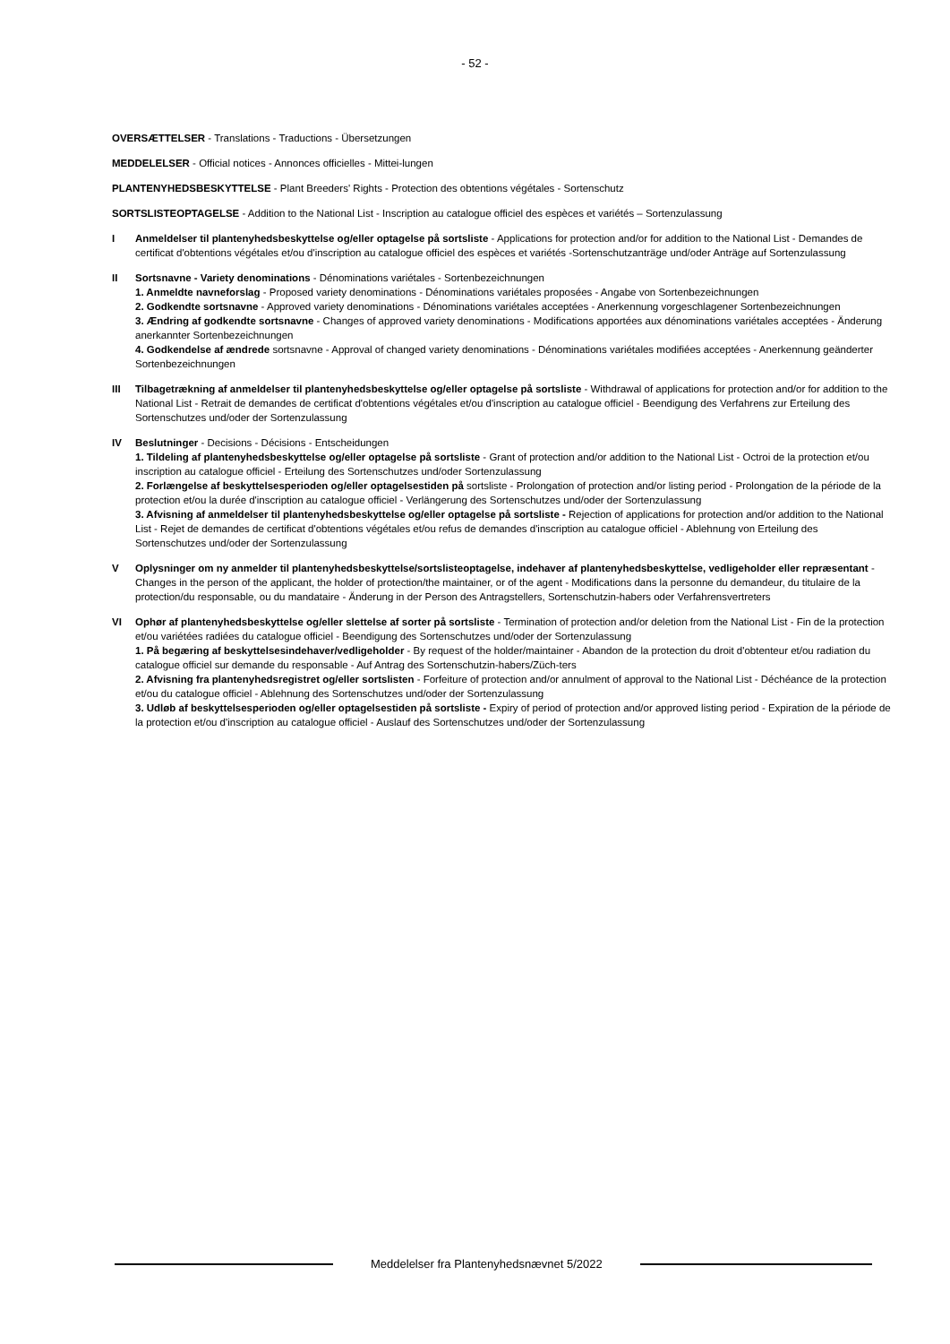- 52 -
OVERSÆTTELSER - Translations - Traductions - Übersetzungen
MEDDELELSER - Official notices - Annonces officielles - Mittei-lungen
PLANTENYHEDSBESKYTTELSE - Plant Breeders' Rights - Protection des obtentions végétales - Sortenschutz
SORTSLISTEOPTAGELSE - Addition to the National List - Inscription au catalogue officiel des espèces et variétés – Sortenzulassung
I Anmeldelser til plantenyhedsbeskyttelse og/eller optagelse på sortsliste - Applications for protection and/or for addition to the National List - Demandes de certificat d'obtentions végétales et/ou d'inscription au catalogue officiel des espèces et variétés -Sortenschutzanträge und/oder Anträge auf Sortenzulassung
II Sortsnavne - Variety denominations - Dénominations variétales - Sortenbezeichnungen
1. Anmeldte navneforslag - Proposed variety denominations - Dénominations variétales proposées - Angabe von Sortenbezeichnungen
2. Godkendte sortsnavne - Approved variety denominations - Dénominations variétales acceptées - Anerkennung vorgeschlagener Sortenbezeichnungen
3. Ændring af godkendte sortsnavne - Changes of approved variety denominations - Modifications apportées aux dénominations variétales acceptées - Änderung anerkannter Sortenbezeichnungen
4. Godkendelse af ændrede sortsnavne - Approval of changed variety denominations - Dénominations variétales modifiées acceptées - Anerkennung geänderter Sortenbezeichnungen
III Tilbagetrækning af anmeldelser til plantenyhedsbeskyttelse og/eller optagelse på sortsliste - Withdrawal of applications for protection and/or for addition to the National List - Retrait de demandes de certificat d'obtentions végétales et/ou d'inscription au catalogue officiel - Beendigung des Verfahrens zur Erteilung des Sortenschutzes und/oder der Sortenzulassung
IV Beslutninger - Decisions - Décisions - Entscheidungen
1. Tildeling af plantenyhedsbeskyttelse og/eller optagelse på sortsliste - Grant of protection and/or addition to the National List - Octroi de la protection et/ou inscription au catalogue officiel - Erteilung des Sortenschutzes und/oder Sortenzulassung
2. Forlængelse af beskyttelsesperioden og/eller optagelsestiden på sortsliste - Prolongation of protection and/or listing period - Prolongation de la période de la protection et/ou la durée d'inscription au catalogue officiel - Verlängerung des Sortenschutzes und/oder der Sortenzulassung
3. Afvisning af anmeldelser til plantenyhedsbeskyttelse og/eller optagelse på sortsliste - Rejection of applications for protection and/or addition to the National List - Rejet de demandes de certificat d'obtentions végétales et/ou refus de demandes d'inscription au catalogue officiel - Ablehnung von Erteilung des Sortenschutzes und/oder der Sortenzulassung
V Oplysninger om ny anmelder til plantenyhedsbeskyttelse/sortslisteoptagelse, indehaver af plantenyhedsbeskyttelse, vedligeholder eller repræsentant - Changes in the person of the applicant, the holder of protection/the maintainer, or of the agent - Modifications dans la personne du demandeur, du titulaire de la protection/du responsable, ou du mandataire - Änderung in der Person des Antragstellers, Sortenschutzin-habers oder Verfahrensvertreters
VI Ophør af plantenyhedsbeskyttelse og/eller slettelse af sorter på sortsliste - Termination of protection and/or deletion from the National List - Fin de la protection et/ou variétées radiées du catalogue officiel - Beendigung des Sortenschutzes und/oder der Sortenzulassung
1. På begæring af beskyttelsesindehaver/vedligeholder - By request of the holder/maintainer - Abandon de la protection du droit d'obtenteur et/ou radiation du catalogue officiel sur demande du responsable - Auf Antrag des Sortenschutzin-habers/Züch-ters
2. Afvisning fra plantenyhedsregistret og/eller sortslisten - Forfeiture of protection and/or annulment of approval to the National List - Déchéance de la protection et/ou du catalogue officiel - Ablehnung des Sortenschutzes und/oder der Sortenzulassung
3. Udløb af beskyttelsesperioden og/eller optagelsestiden på sortsliste - Expiry of period of protection and/or approved listing period - Expiration de la période de la protection et/ou d'inscription au catalogue officiel - Auslauf des Sortenschutzes und/oder der Sortenzulassung
Meddelelser fra Plantenyhedsnævnet 5/2022